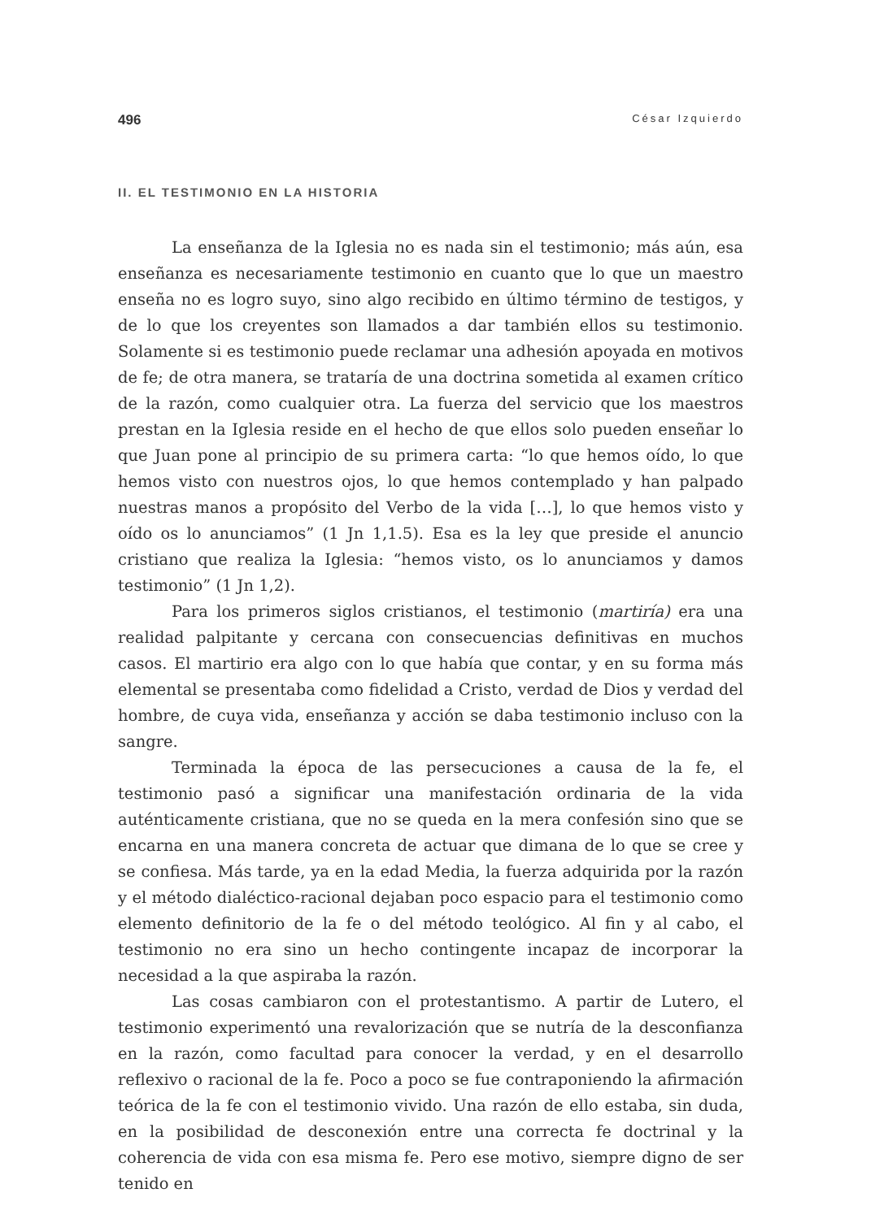496 César Izquierdo
II. EL TESTIMONIO EN LA HISTORIA
La enseñanza de la Iglesia no es nada sin el testimonio; más aún, esa enseñanza es necesariamente testimonio en cuanto que lo que un maestro enseña no es logro suyo, sino algo recibido en último término de testigos, y de lo que los creyentes son llamados a dar también ellos su testimonio. Solamente si es testimonio puede reclamar una adhesión apoyada en motivos de fe; de otra manera, se trataría de una doctrina sometida al examen crítico de la razón, como cualquier otra. La fuerza del servicio que los maestros prestan en la Iglesia reside en el hecho de que ellos solo pueden enseñar lo que Juan pone al principio de su primera carta: “lo que hemos oído, lo que hemos visto con nuestros ojos, lo que hemos contemplado y han palpado nuestras manos a propósito del Verbo de la vida […], lo que hemos visto y oído os lo anunciamos” (1 Jn 1,1.5). Esa es la ley que preside el anuncio cristiano que realiza la Iglesia: “hemos visto, os lo anunciamos y damos testimonio” (1 Jn 1,2).
Para los primeros siglos cristianos, el testimonio (martiría) era una realidad palpitante y cercana con consecuencias definitivas en muchos casos. El martirio era algo con lo que había que contar, y en su forma más elemental se presentaba como fidelidad a Cristo, verdad de Dios y verdad del hombre, de cuya vida, enseñanza y acción se daba testimonio incluso con la sangre.
Terminada la época de las persecuciones a causa de la fe, el testimonio pasó a significar una manifestación ordinaria de la vida auténticamente cristiana, que no se queda en la mera confesión sino que se encarna en una manera concreta de actuar que dimana de lo que se cree y se confiesa. Más tarde, ya en la edad Media, la fuerza adquirida por la razón y el método dialéctico-racional dejaban poco espacio para el testimonio como elemento definitorio de la fe o del método teológico. Al fin y al cabo, el testimonio no era sino un hecho contingente incapaz de incorporar la necesidad a la que aspiraba la razón.
Las cosas cambiaron con el protestantismo. A partir de Lutero, el testimonio experimentó una revalorización que se nutría de la desconfianza en la razón, como facultad para conocer la verdad, y en el desarrollo reflexivo o racional de la fe. Poco a poco se fue contraponiendo la afirmación teórica de la fe con el testimonio vivido. Una razón de ello estaba, sin duda, en la posibilidad de desconexión entre una correcta fe doctrinal y la coherencia de vida con esa misma fe. Pero ese motivo, siempre digno de ser tenido en